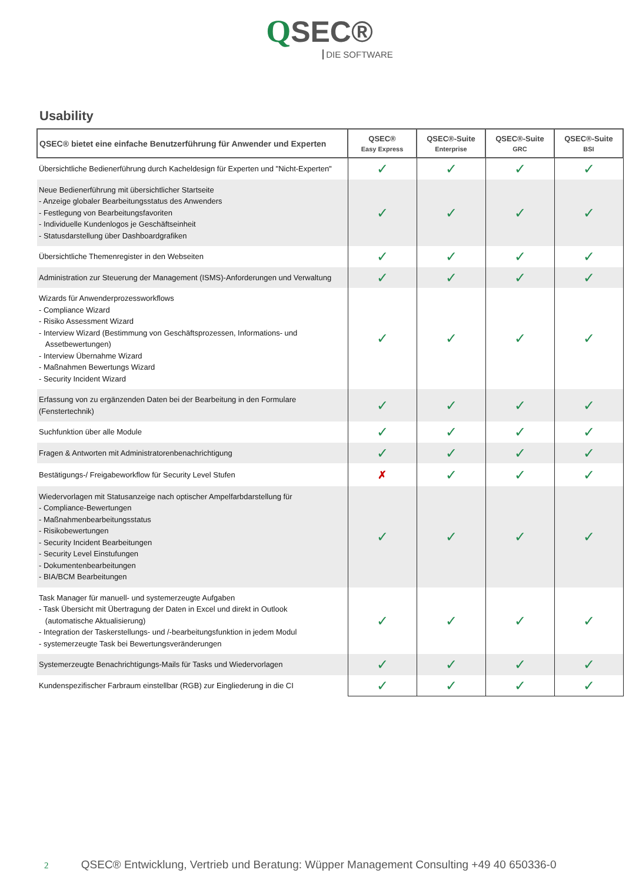QSEC®
DIE SOFTWARE
Usability
| QSEC® bietet eine einfache Benutzerführung für Anwender und Experten | QSEC® Easy Express | QSEC®-Suite Enterprise | QSEC®-Suite GRC | QSEC®-Suite BSI |
| --- | --- | --- | --- | --- |
| Übersichtliche Bedienerführung durch Kacheldesign für Experten und "Nicht-Experten" | ✓ | ✓ | ✓ | ✓ |
| Neue Bedienerführung mit übersichtlicher Startseite - Anzeige globaler Bearbeitungsstatus des Anwenders - Festlegung von Bearbeitungsfavoriten - Individuelle Kundenlogos je Geschäftseinheit - Statusdarstellung über Dashboardgrafiken | ✓ | ✓ | ✓ | ✓ |
| Übersichtliche Themenregister in den Webseiten | ✓ | ✓ | ✓ | ✓ |
| Administration zur Steuerung der Management (ISMS)-Anforderungen und Verwaltung | ✓ | ✓ | ✓ | ✓ |
| Wizards für Anwenderprozessworkflows - Compliance Wizard - Risiko Assessment Wizard - Interview Wizard (Bestimmung von Geschäftsprozessen, Informations- und Assetbewertungen) - Interview Übernahme Wizard - Maßnahmen Bewertungs Wizard - Security Incident Wizard | ✓ | ✓ | ✓ | ✓ |
| Erfassung von zu ergänzenden Daten bei der Bearbeitung in den Formulare (Fenstertechnik) | ✓ | ✓ | ✓ | ✓ |
| Suchfunktion über alle Module | ✓ | ✓ | ✓ | ✓ |
| Fragen & Antworten mit Administratorenbenachrichtigung | ✓ | ✓ | ✓ | ✓ |
| Bestätigungs-/ Freigabeworkflow für Security Level Stufen | ✗ | ✓ | ✓ | ✓ |
| Wiedervorlagen mit Statusanzeige nach optischer Ampelfarbdarstellung für - Compliance-Bewertungen - Maßnahmenbearbeitungsstatus - Risikobewertungen - Security Incident Bearbeitungen - Security Level Einstufungen - Dokumentenbearbeitungen - BIA/BCM Bearbeitungen | ✓ | ✓ | ✓ | ✓ |
| Task Manager für manuell- und systemerzeugte Aufgaben - Task Übersicht mit Übertragung der Daten in Excel und direkt in Outlook (automatische Aktualisierung) - Integration der Taskerstellungs- und /-bearbeitungsfunktion in jedem Modul - systemerzeugte Task bei Bewertungsveränderungen | ✓ | ✓ | ✓ | ✓ |
| Systemerzeugte Benachrichtigungs-Mails für Tasks und Wiedervorlagen | ✓ | ✓ | ✓ | ✓ |
| Kundenspezifischer Farbraum einstellbar (RGB) zur Eingliederung in die CI | ✓ | ✓ | ✓ | ✓ |
2 QSEC® Entwicklung, Vertrieb und Beratung: Wüpper Management Consulting +49 40 650336-0